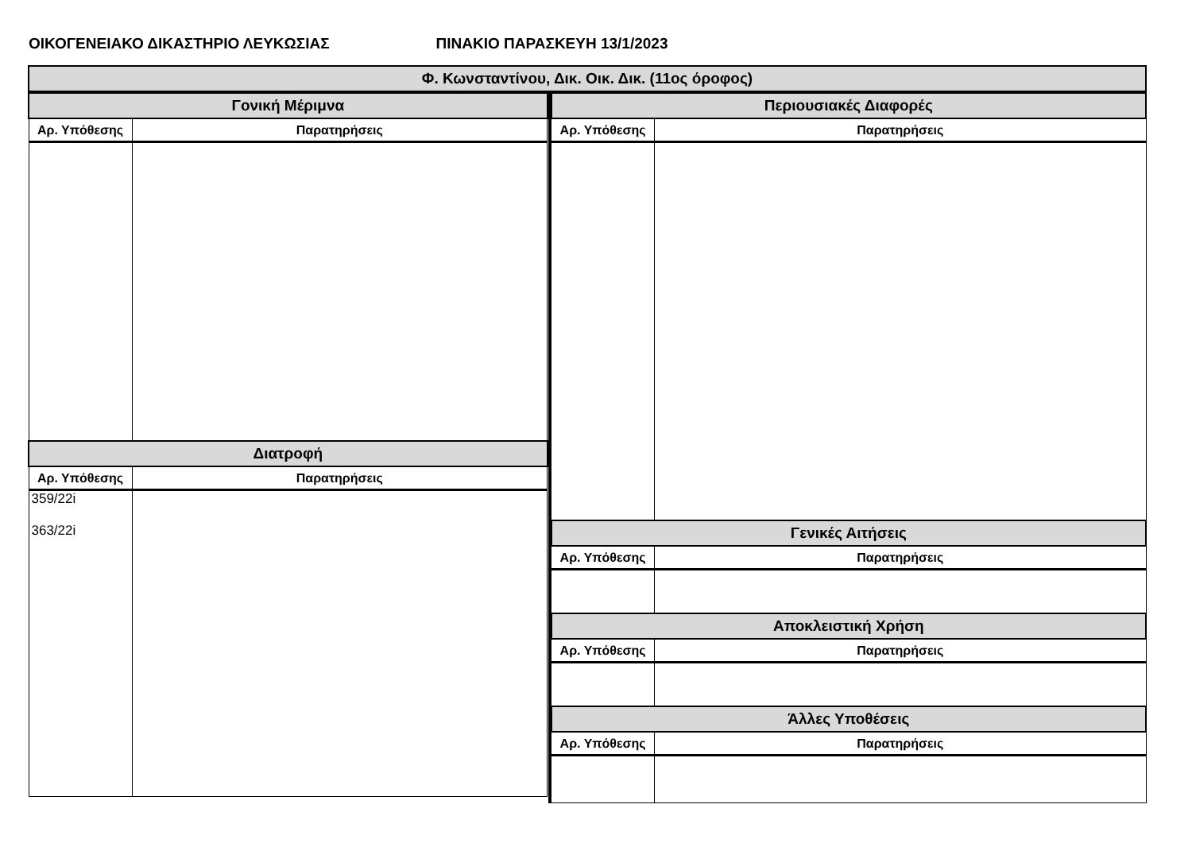ΟΙΚΟΓΕΝΕΙΑΚΟ ΔΙΚΑΣΤΗΡΙΟ ΛΕΥΚΩΣΙΑΣ ΠΙΝΑΚΙΟ ΠΑΡΑΣΚΕΥΗ 13/1/2023
Φ. Κωνσταντίνου, Δικ. Οικ. Δικ. (11ος όροφος)
| Γονική Μέριμνα | |
| --- | --- |
| Αρ. Υπόθεσης | Παρατηρήσεις |
| Διατροφή | |
| Αρ. Υπόθεσης | Παρατηρήσεις |
| 359/22i 363/22i | |
| Περιουσιακές Διαφορές | |
| --- | --- |
| Αρ. Υπόθεσης | Παρατηρήσεις |
| Γενικές Αιτήσεις | |
| Αρ. Υπόθεσης | Παρατηρήσεις |
| Αποκλειστική Χρήση | |
| Αρ. Υπόθεσης | Παρατηρήσεις |
| Άλλες Υποθέσεις | |
| Αρ. Υπόθεσης | Παρατηρήσεις |